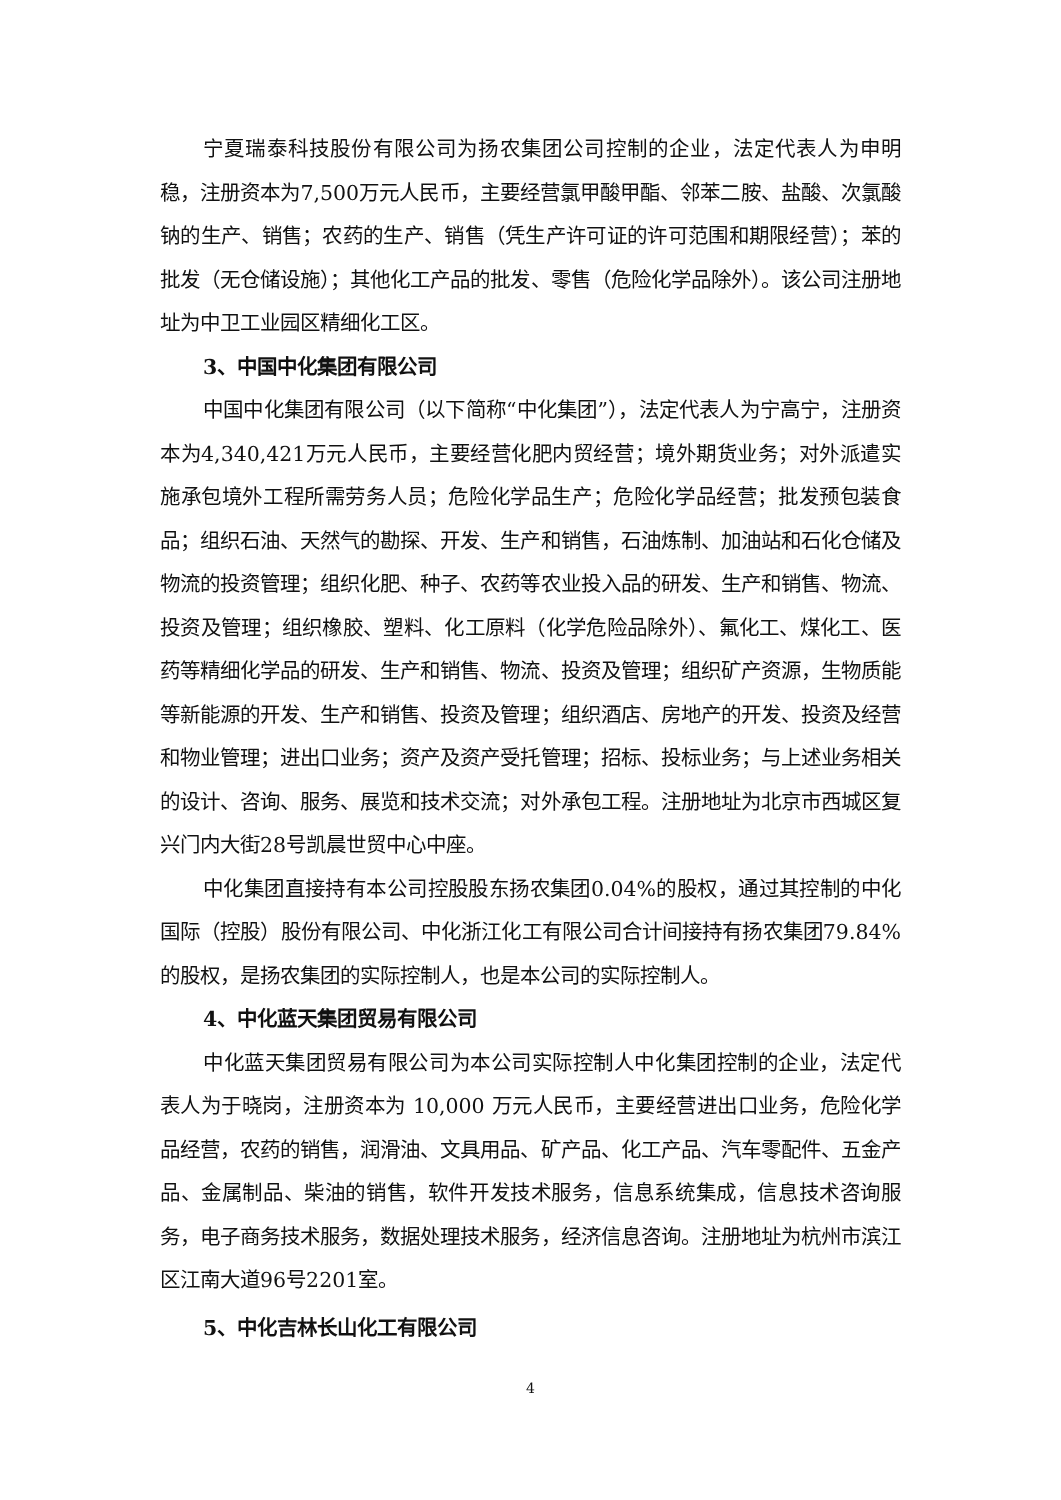宁夏瑞泰科技股份有限公司为扬农集团公司控制的企业，法定代表人为申明稳，注册资本为7,500万元人民币，主要经营氯甲酸甲酯、邻苯二胺、盐酸、次氯酸钠的生产、销售；农药的生产、销售（凭生产许可证的许可范围和期限经营）；苯的批发（无仓储设施）；其他化工产品的批发、零售（危险化学品除外）。该公司注册地址为中卫工业园区精细化工区。
3、中国中化集团有限公司
中国中化集团有限公司（以下简称“中化集团”），法定代表人为宁高宁，注册资本为4,340,421万元人民币，主要经营化肥内贸经营；境外期货业务；对外派遣实施承包境外工程所需劳务人员；危险化学品生产；危险化学品经营；批发预包装食品；组织石油、天然气的勘探、开发、生产和销售，石油炼制、加油站和石化仓储及物流的投资管理；组织化肥、种子、农药等农业投入品的研发、生产和销售、物流、投资及管理；组织橡胶、塑料、化工原料（化学危险品除外）、氟化工、煤化工、医药等精细化学品的研发、生产和销售、物流、投资及管理；组织矿产资源，生物质能等新能源的开发、生产和销售、投资及管理；组织酒店、房地产的开发、投资及经营和物业管理；进出口业务；资产及资产受托管理；招标、投标业务；与上述业务相关的设计、咨询、服务、展览和技术交流；对外承包工程。注册地址为北京市西城区复兴门内大街28号凯晨世贸中心中座。
中化集团直接持有本公司控股股东扬农集团0.04%的股权，通过其控制的中化国际（控股）股份有限公司、中化浙江化工有限公司合计间接持有扬农集团79.84%的股权，是扬农集团的实际控制人，也是本公司的实际控制人。
4、中化蓝天集团贸易有限公司
中化蓝天集团贸易有限公司为本公司实际控制人中化集团控制的企业，法定代表人为于晓岗，注册资本为 10,000 万元人民币，主要经营进出口业务，危险化学品经营，农药的销售，润滑油、文具用品、矿产品、化工产品、汽车零配件、五金产品、金属制品、柴油的销售，软件开发技术服务，信息系统集成，信息技术咨询服务，电子商务技术服务，数据处理技术服务，经济信息咨询。注册地址为杭州市滨江区江南大道96号2201室。
5、中化吉林长山化工有限公司
4